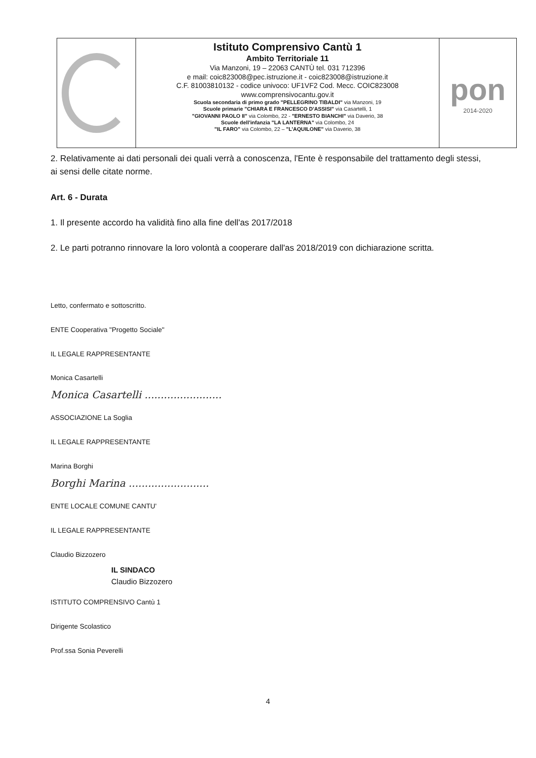Istituto Comprensivo Cantù 1
Ambito Territoriale 11
Via Manzoni, 19 – 22063 CANTÙ tel. 031 712396
e mail: coic823008@pec.istruzione.it - coic823008@istruzione.it
C.F. 81003810132 - codice univoco: UF1VF2 Cod. Mecc. COIC823008
www.comprensivocantu.gov.it
Scuola secondaria di primo grado "PELLEGRINO TIBALDI" via Manzoni, 19
Scuole primarie "CHIARA E FRANCESCO D'ASSISI" via Casartelli, 1
"GIOVANNI PAOLO II" via Colombo, 22 - "ERNESTO BIANCHI" via Daverio, 38
Scuole dell'infanzia "LA LANTERNA" via Colombo, 24
"IL FARO" via Colombo, 22 – "L'AQUILONE" via Daverio, 38
pon
2014-2020
2. Relativamente ai dati personali dei quali verrà a conoscenza, l'Ente è responsabile del trattamento degli stessi, ai sensi delle citate norme.
Art. 6 - Durata
1. Il presente accordo ha validità fino alla fine dell'as 2017/2018
2. Le parti potranno rinnovare la loro volontà a cooperare dall'as 2018/2019 con dichiarazione scritta.
Letto, confermato e sottoscritto.
ENTE Cooperativa "Progetto Sociale"
IL LEGALE RAPPRESENTANTE
Monica Casartelli
Monica Casartelli ........................
ASSOCIAZIONE La Soglia
IL LEGALE RAPPRESENTANTE
Marina Borghi
Borghi Marina .........................
ENTE LOCALE COMUNE CANTU'
IL LEGALE RAPPRESENTANTE
Claudio Bizzozero
IL SINDACO
Claudio Bizzozero
ISTITUTO COMPRENSIVO Cantù 1
Dirigente Scolastico
Prof.ssa Sonia Peverelli
4